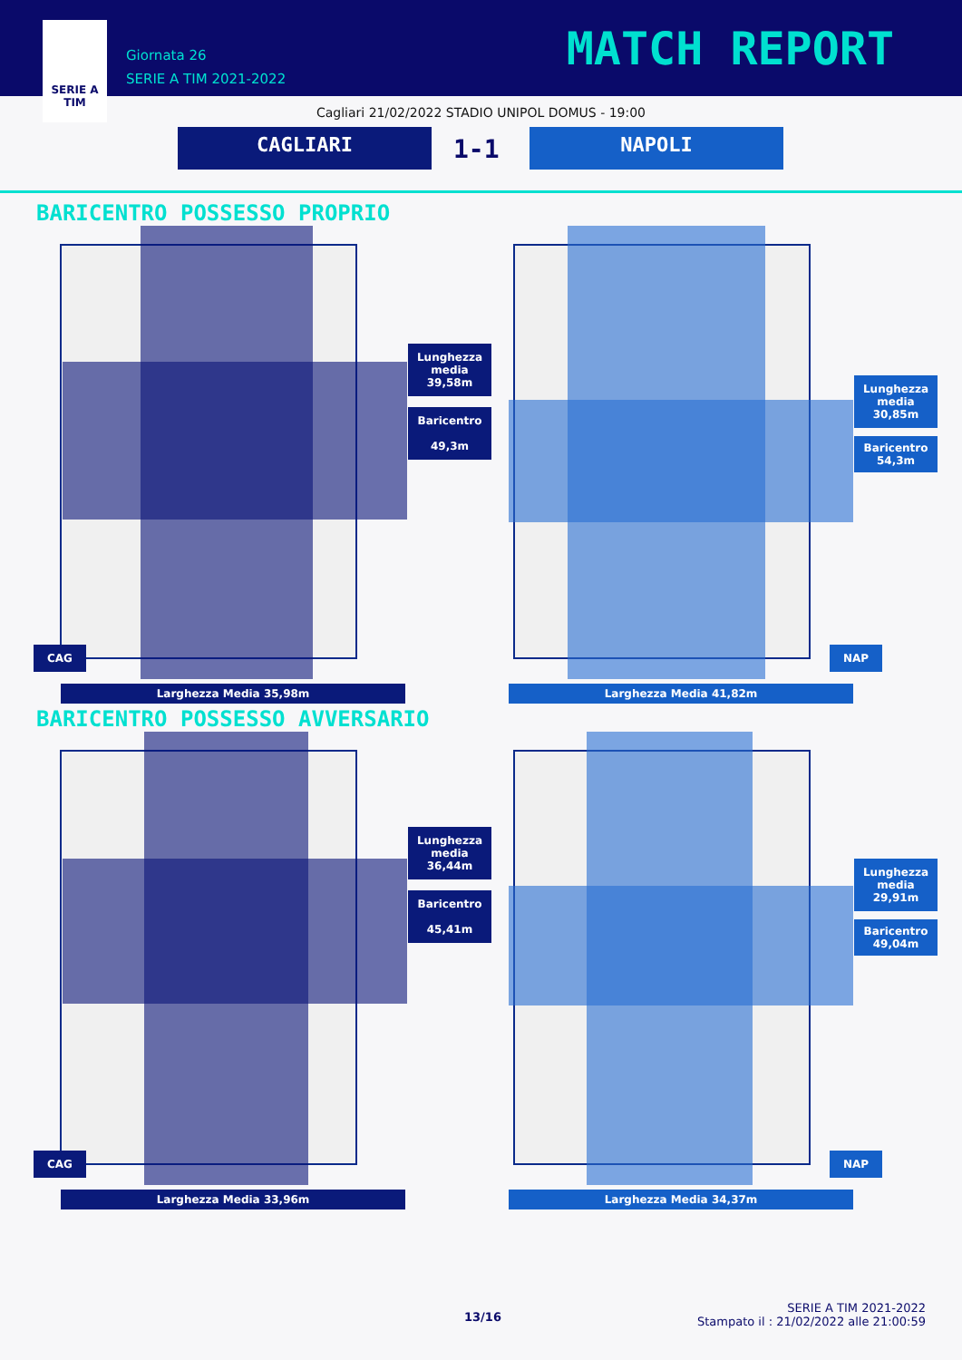SERIE A
TIM
Giornata 26
SERIE A TIM 2021-2022
MATCH REPORT
Cagliari 21/02/2022 STADIO UNIPOL DOMUS - 19:00
CAGLIARI 1-1 NAPOLI
BARICENTRO POSSESSO PROPRIO
Lunghezza media 39,58m
Baricentro
49,3m
CAG
Larghezza Media 35,98m
Lunghezza media 30,85m
Baricentro
54,3m
NAP
Larghezza Media 41,82m
BARICENTRO POSSESSO AVVERSARIO
Lunghezza media 36,44m
Baricentro
45,41m
CAG
Larghezza Media 33,96m
Lunghezza media 29,91m
Baricentro
49,04m
NAP
Larghezza Media 34,37m
13/16
SERIE A TIM 2021-2022
Stampato il : 21/02/2022 alle 21:00:59